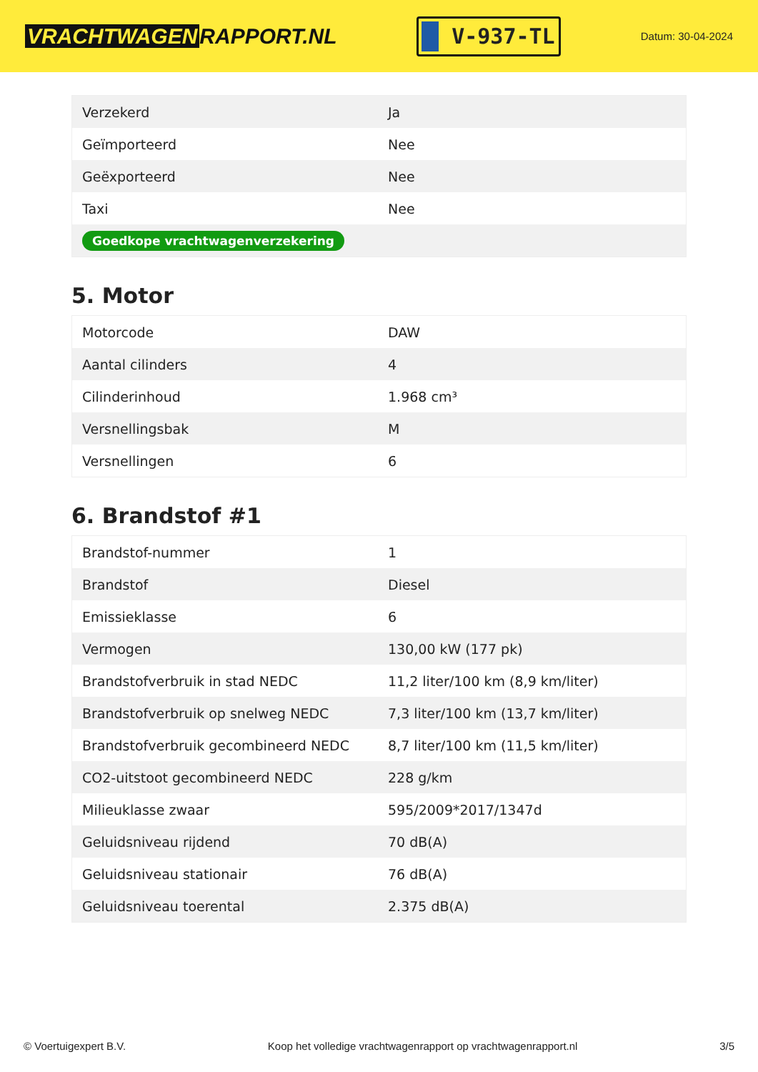VRACHTWAGEN RAPPORT.NL
V-937-TL
Datum: 30-04-2024
| Verzekerd | Ja |
| Geïmporteerd | Nee |
| Geëxporteerd | Nee |
| Taxi | Nee |
| Goedkope vrachtwagenverzekering | |
5. Motor
| Motorcode | DAW |
| Aantal cilinders | 4 |
| Cilinderinhoud | 1.968 cm³ |
| Versnellingsbak | M |
| Versnellingen | 6 |
6. Brandstof #1
| Brandstof-nummer | 1 |
| Brandstof | Diesel |
| Emissieklasse | 6 |
| Vermogen | 130,00 kW (177 pk) |
| Brandstofverbruik in stad NEDC | 11,2 liter/100 km (8,9 km/liter) |
| Brandstofverbruik op snelweg NEDC | 7,3 liter/100 km (13,7 km/liter) |
| Brandstofverbruik gecombineerd NEDC | 8,7 liter/100 km (11,5 km/liter) |
| CO2-uitstoot gecombineerd NEDC | 228 g/km |
| Milieuklasse zwaar | 595/2009*2017/1347d |
| Geluidsniveau rijdend | 70 dB(A) |
| Geluidsniveau stationair | 76 dB(A) |
| Geluidsniveau toerental | 2.375 dB(A) |
© Voertuigexpert B.V. Koop het volledige vrachtwagenrapport op vrachtwagenrapport.nl 3/5